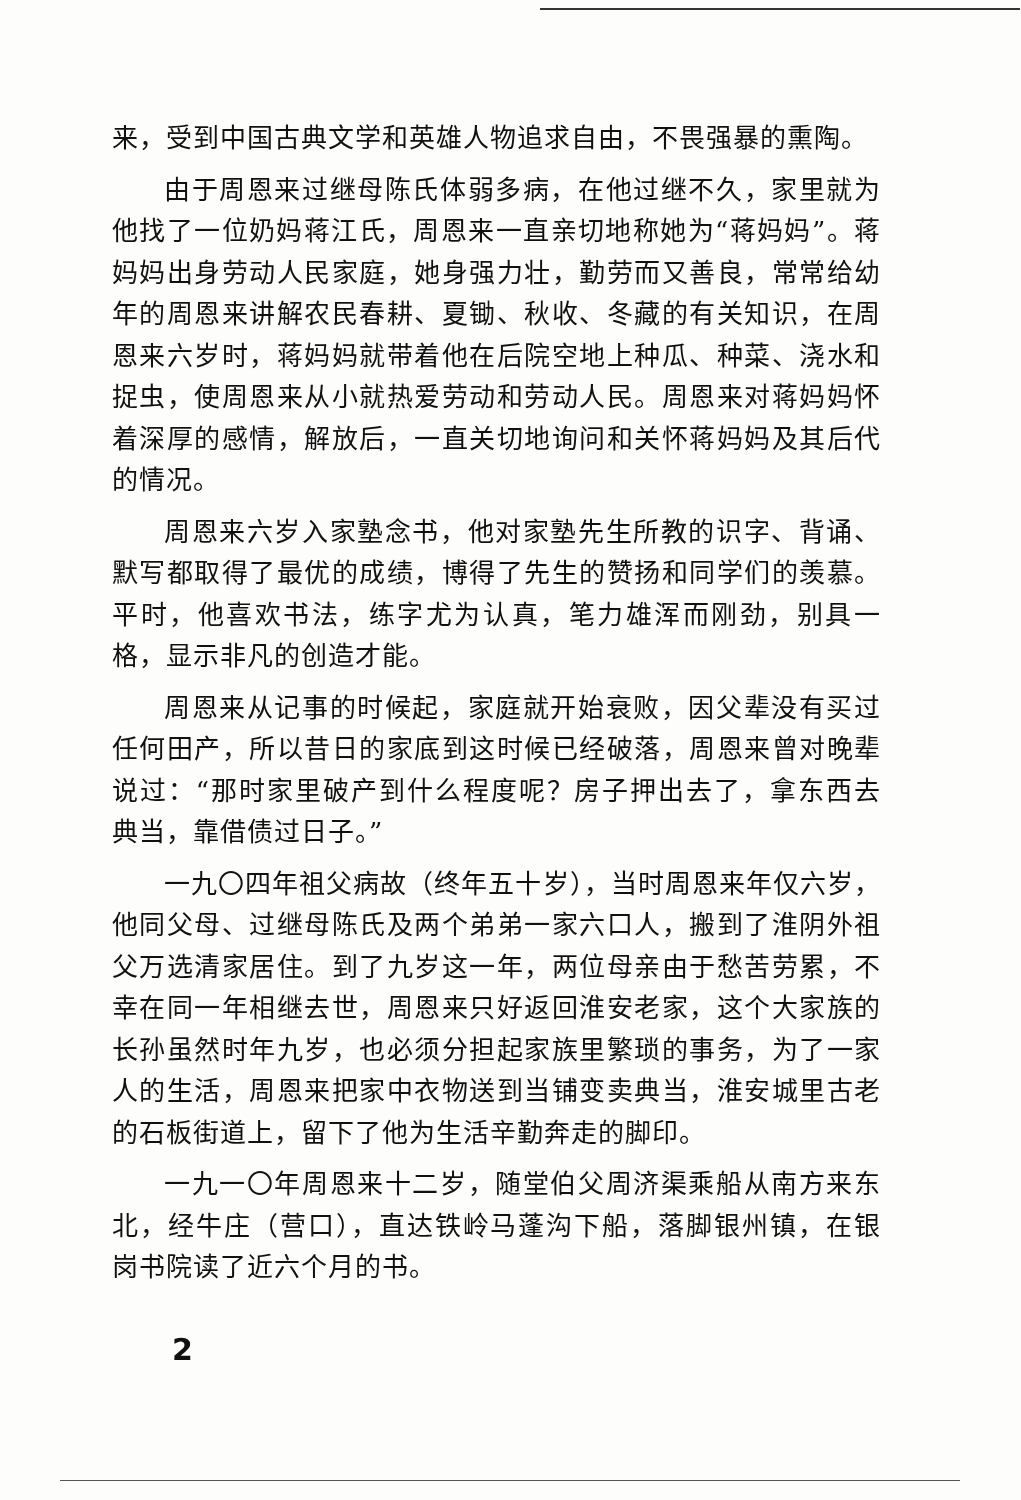来，受到中国古典文学和英雄人物追求自由，不畏强暴的熏陶。
由于周恩来过继母陈氏体弱多病，在他过继不久，家里就为他找了一位奶妈蒋江氏，周恩来一直亲切地称她为“蒋妈妈”。蒋妈妈出身劳动人民家庭，她身强力壮，勤劳而又善良，常常给幼年的周恩来讲解农民春耕、夏锄、秋收、冬藏的有关知识，在周恩来六岁时，蒋妈妈就带着他在后院空地上种瓜、种菜、浇水和捉虫，使周恩来从小就热爱劳动和劳动人民。周恩来对蒋妈妈怀着深厚的感情，解放后，一直关切地询问和关怀蒋妈妈及其后代的情况。
周恩来六岁入家塾念书，他对家塾先生所教的识字、背诵、默写都取得了最优的成绩，博得了先生的赞扬和同学们的羡慕。平时，他喜欢书法，练字尤为认真，笔力雄浑而刚劲，别具一格，显示非凡的创造才能。
周恩来从记事的时候起，家庭就开始衰败，因父辈没有买过任何田产，所以昔日的家底到这时候已经破落，周恩来曾对晚辈说过：“那时家里破产到什么程度呢？房子押出去了，拿东西去典当，靠借债过日子。”
一九〇四年祖父病故（终年五十岁），当时周恩来年仅六岁，他同父母、过继母陈氏及两个弟弟一家六口人，搬到了淮阴外祖父万选清家居住。到了九岁这一年，两位母亲由于愁苦劳累，不幸在同一年相继去世，周恩来只好返回淮安老家，这个大家族的长孙虽然时年九岁，也必须分担起家族里繁琐的事务，为了一家人的生活，周恩来把家中衣物送到当铺变卖典当，淮安城里古老的石板街道上，留下了他为生活辛勤奔走的脚印。
一九一〇年周恩来十二岁，随堂伯父周济渠乘船从南方来东北，经牛庄（营口），直达铁岭马蓬沟下船，落脚银州镇，在银岗书院读了近六个月的书。
2